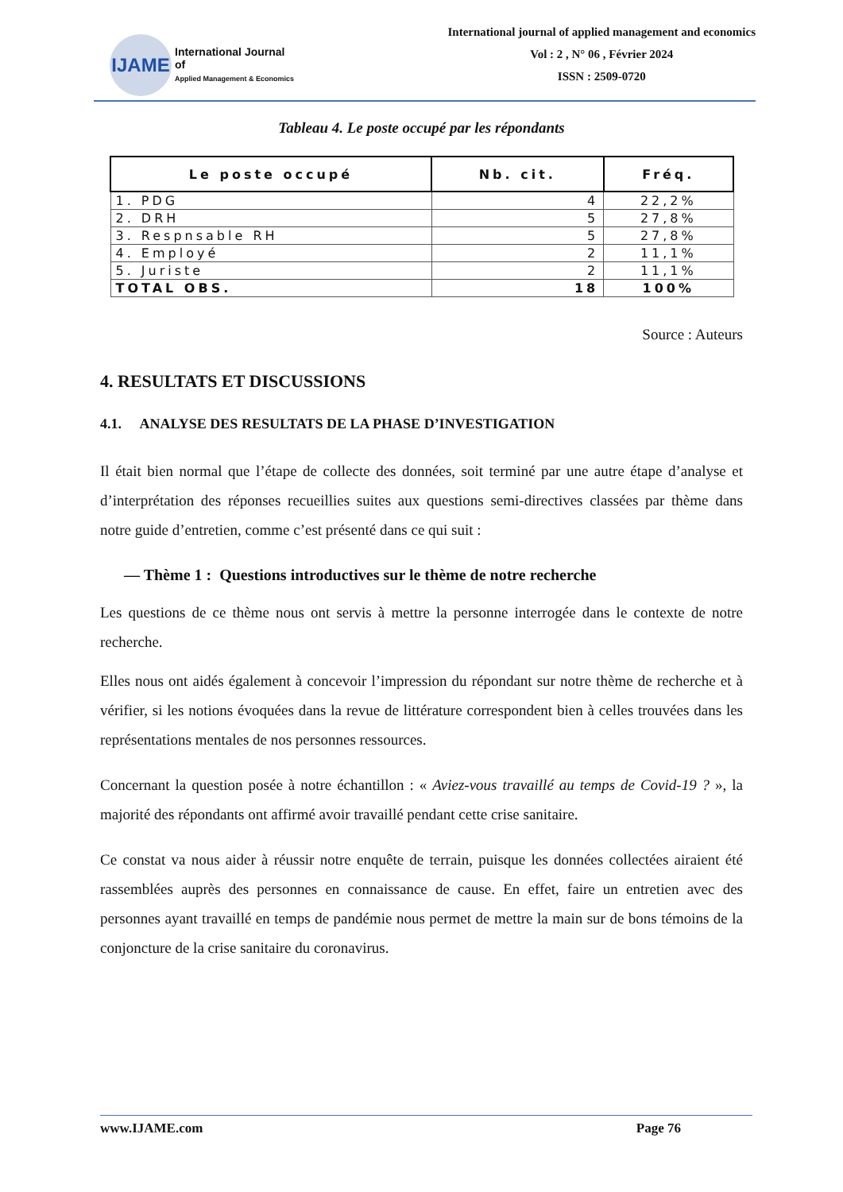IJAME
International Journal
of
Applied Management & Economics
International journal of applied management and economics
Vol : 2 , N° 06 , Février 2024
ISSN : 2509-0720
Tableau 4. Le poste occupé par les répondants
| Le poste occupé | Nb. cit. | Fréq. |
| --- | --- | --- |
| 1. PDG | 4 | 22,2% |
| 2. DRH | 5 | 27,8% |
| 3. Respnsable RH | 5 | 27,8% |
| 4. Employé | 2 | 11,1% |
| 5. Juriste | 2 | 11,1% |
| TOTAL OBS. | 18 | 100% |
Source : Auteurs
4. RESULTATS ET DISCUSSIONS
4.1. ANALYSE DES RESULTATS DE LA PHASE D’INVESTIGATION
Il était bien normal que l’étape de collecte des données, soit terminé par une autre étape d’analyse et d’interprétation des réponses recueillies suites aux questions semi-directives classées par thème dans notre guide d’entretien, comme c’est présenté dans ce qui suit :
— Thème 1 : Questions introductives sur le thème de notre recherche
Les questions de ce thème nous ont servis à mettre la personne interrogée dans le contexte de notre recherche.
Elles nous ont aidés également à concevoir l’impression du répondant sur notre thème de recherche et à vérifier, si les notions évoquées dans la revue de littérature correspondent bien à celles trouvées dans les représentations mentales de nos personnes ressources.
Concernant la question posée à notre échantillon : « Aviez-vous travaillé au temps de Covid-19 ? », la majorité des répondants ont affirmé avoir travaillé pendant cette crise sanitaire.
Ce constat va nous aider à réussir notre enquête de terrain, puisque les données collectées airaient été rassemblées auprès des personnes en connaissance de cause. En effet, faire un entretien avec des personnes ayant travaillé en temps de pandémie nous permet de mettre la main sur de bons témoins de la conjoncture de la crise sanitaire du coronavirus.
www.IJAME.com Page 76